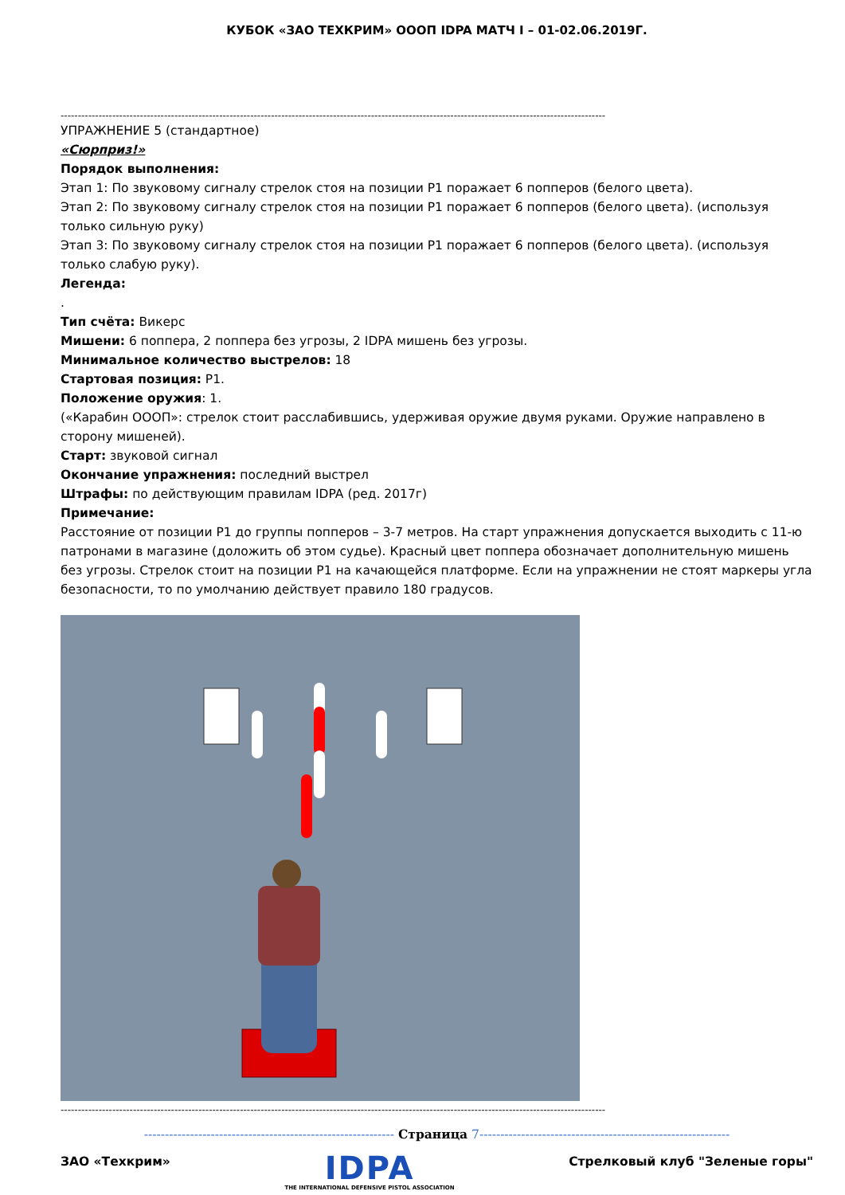КУБОК «ЗАО ТЕХКРИМ» ОООП IDPA МАТЧ I – 01-02.06.2019Г.
--------------------------------------------------------------------------------------------------------------------------------------------------------------
УПРАЖНЕНИЕ 5 (стандартное)
«Сюрприз!»
Порядок выполнения:
Этап 1: По звуковому сигналу стрелок стоя на позиции Р1 поражает 6 попперов (белого цвета).
Этап 2: По звуковому сигналу стрелок стоя на позиции Р1 поражает 6 попперов (белого цвета). (используя только сильную руку)
Этап 3: По звуковому сигналу стрелок стоя на позиции Р1 поражает 6 попперов (белого цвета). (используя только слабую руку).
Легенда:
.
Тип счёта: Викерс
Мишени: 6 поппера, 2 поппера без угрозы, 2 IDPA мишень без угрозы.
Минимальное количество выстрелов: 18
Стартовая позиция: Р1.
Положение оружия: 1.
(«Карабин ОООП»: стрелок стоит расслабившись, удерживая оружие двумя руками. Оружие направлено в сторону мишеней).
Старт: звуковой сигнал
Окончание упражнения: последний выстрел
Штрафы: по действующим правилам IDPA (ред. 2017г)
Примечание:
Расстояние от позиции Р1 до группы попперов – 3-7 метров. На старт упражнения допускается выходить с 11-ю патронами в магазине (доложить об этом судье). Красный цвет поппера обозначает дополнительную мишень без угрозы. Стрелок стоит на позиции Р1 на качающейся платформе. Если на упражнении не стоят маркеры угла безопасности, то по умолчанию действует правило 180 градусов.
--------------------------------------------------------------------------------------------------------------------------------------------------------------
------------------------------------------------------------ Страница 7------------------------------------------------------------
ЗАО «Техкрим»
IDPA
THE INTERNATIONAL DEFENSIVE PISTOL ASSOCIATION
Стрелковый клуб "Зеленые горы"